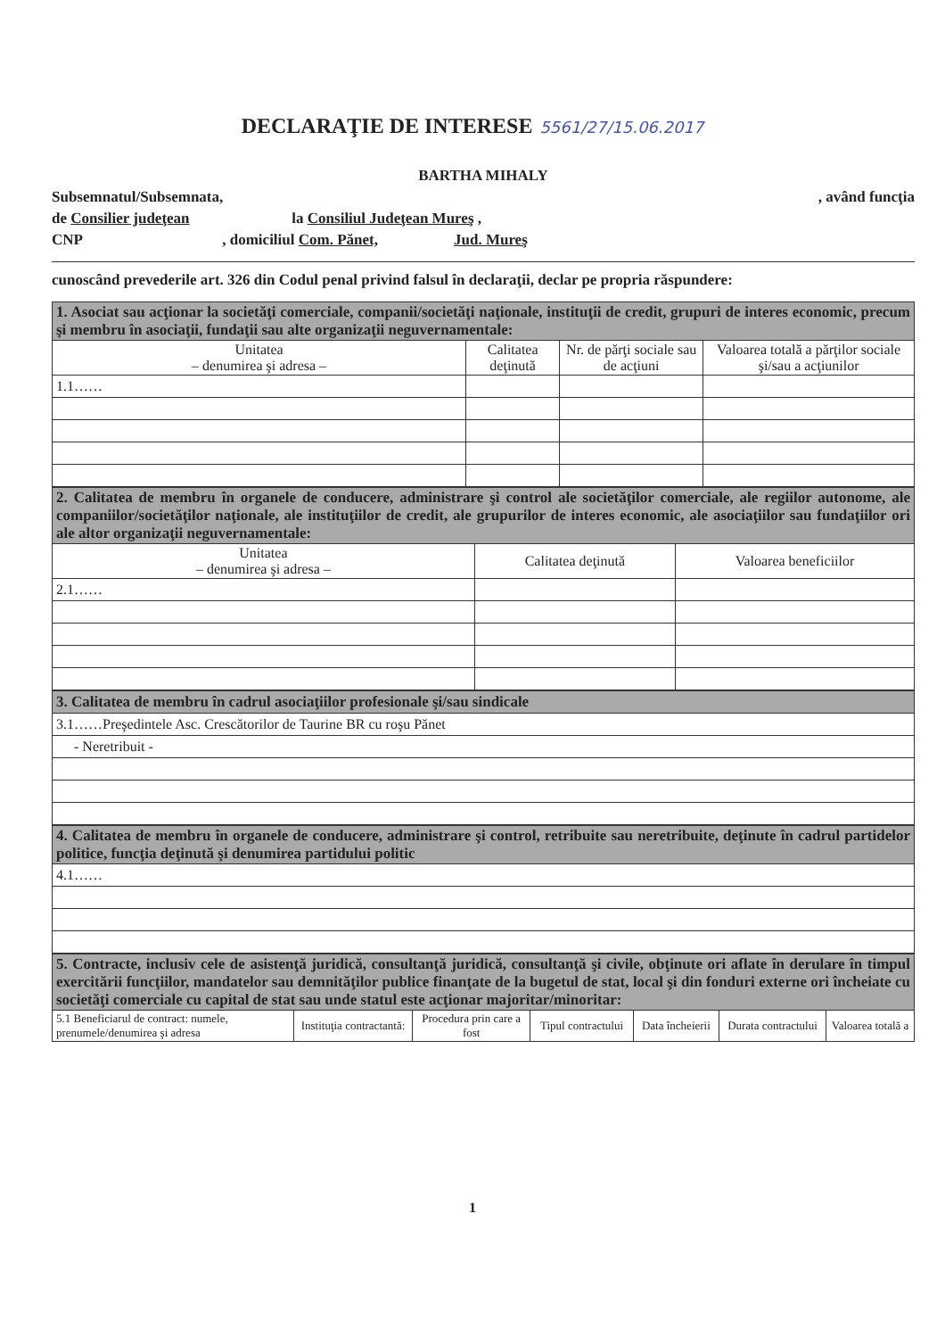DECLARAŢIE DE INTERESE
5561/27/15.06.2017
BARTHA MIHALY
Subsemnatul/Subsemnata, , având funcţia
de Consilier judeţean la Consiliul Judeţean Mureş ,
CNP , domiciliul Com. Pănet, Jud. Mureş
cunoscând prevederile art. 326 din Codul penal privind falsul în declaraţii, declar pe propria răspundere:
| 1. Asociat sau acţionar la societăţi comerciale, companii/societăţi naţionale, instituţii de credit, grupuri de interes economic, precum şi membru în asociaţii, fundaţii sau alte organizaţii neguvernamentale: | | | |
| Unitatea – denumirea şi adresa – | Calitatea deţinută | Nr. de părţi sociale sau de acţiuni | Valoarea totală a părţilor sociale şi/sau a acţiunilor |
| 1.1…… | | | |
| 2. Calitatea de membru în organele de conducere, administrare şi control ale societăţilor comerciale, ale regiilor autonome, ale companiilor/societăţilor naţionale, ale instituţiilor de credit, ale grupurilor de interes economic, ale asociaţiilor sau fundaţiilor ori ale altor organizaţii neguvernamentale: | | |
| Unitatea – denumirea şi adresa – | Calitatea deţinută | Valoarea beneficiilor |
| 2.1…… | | |
| 3. Calitatea de membru în cadrul asociaţiilor profesionale şi/sau sindicale |
| 3.1……Preşedintele Asc. Crescătorilor de Taurine BR cu roşu Pănet |
| - Neretribuit - |
| 4. Calitatea de membru în organele de conducere, administrare şi control, retribuite sau neretribuite, deţinute în cadrul partidelor politice, funcţia deţinută şi denumirea partidului politic |
| 4.1…… |
| 5. Contracte, inclusiv cele de asistenţă juridică, consultanţă juridică, consultanţă şi civile, obţinute ori aflate în derulare în timpul exercitării funcţiilor, mandatelor sau demnităţilor publice finanţate de la bugetul de stat, local şi din fonduri externe ori încheiate cu societăţi comerciale cu capital de stat sau unde statul este acţionar majoritar/minoritar: | | | | | | |
| 5.1 Beneficiarul de contract: numele, prenumele/denumirea şi adresa | Instituţia contractantă: | Procedura prin care a fost | Tipul contractului | Data încheierii | Durata contractului | Valoarea totală a |
1